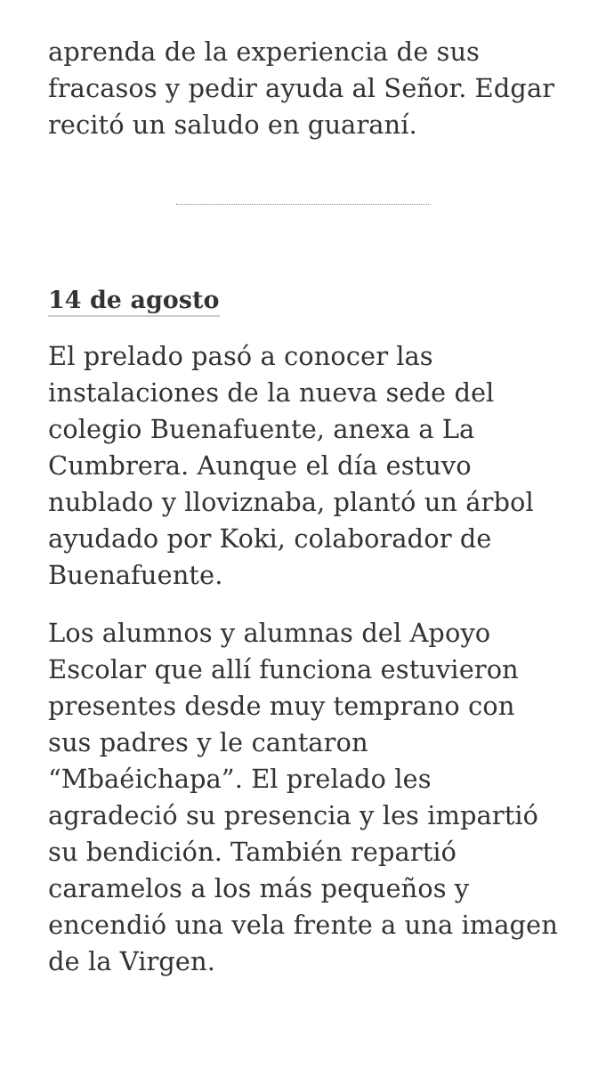aprenda de la experiencia de sus fracasos y pedir ayuda al Señor. Edgar recitó un saludo en guaraní.
14 de agosto
El prelado pasó a conocer las instalaciones de la nueva sede del colegio Buenafuente, anexa a La Cumbrera. Aunque el día estuvo nublado y lloviznaba, plantó un árbol ayudado por Koki, colaborador de Buenafuente.
Los alumnos y alumnas del Apoyo Escolar que allí funciona estuvieron presentes desde muy temprano con sus padres y le cantaron “Mbaéichapa”. El prelado les agradeció su presencia y les impartió su bendición. También repartió caramelos a los más pequeños y encendió una vela frente a una imagen de la Virgen.